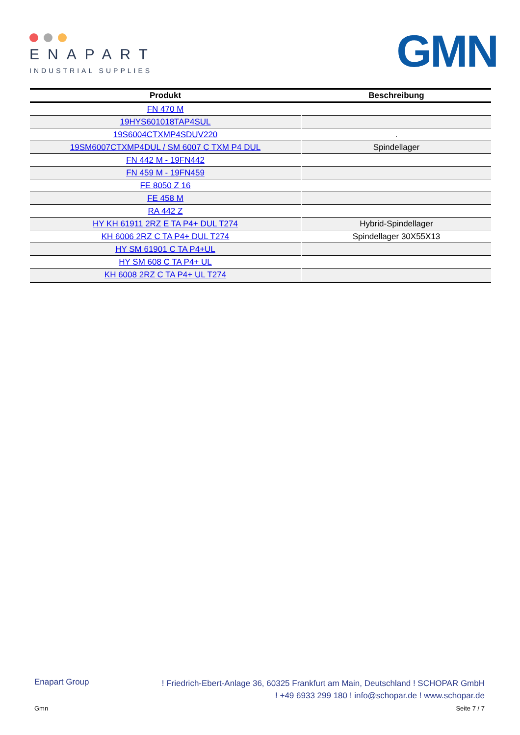ENAPART
INDUSTRIAL SUPPLIES
GMN
| Produkt | Beschreibung |
| --- | --- |
| FN 470 M | |
| 19HYS601018TAP4SUL | |
| 19S6004CTXMP4SDUV220 | . |
| 19SM6007CTXMP4DUL / SM 6007 C TXM P4 DUL | Spindellager |
| FN 442 M - 19FN442 | |
| FN 459 M - 19FN459 | |
| FE 8050 Z 16 | |
| FE 458 M | |
| RA 442 Z | |
| HY KH 61911 2RZ E TA P4+ DUL T274 | Hybrid-Spindellager |
| KH 6006 2RZ C TA P4+ DUL T274 | Spindellager 30X55X13 |
| HY SM 61901 C TA P4+UL | |
| HY SM 608 C TA P4+ UL | |
| KH 6008 2RZ C TA P4+ UL T274 | |
Enapart Group
! Friedrich-Ebert-Anlage 36, 60325 Frankfurt am Main, Deutschland ! SCHOPAR GmbH
! +49 6933 299 180 ! info@schopar.de ! www.schopar.de
Gmn Seite 7 / 7